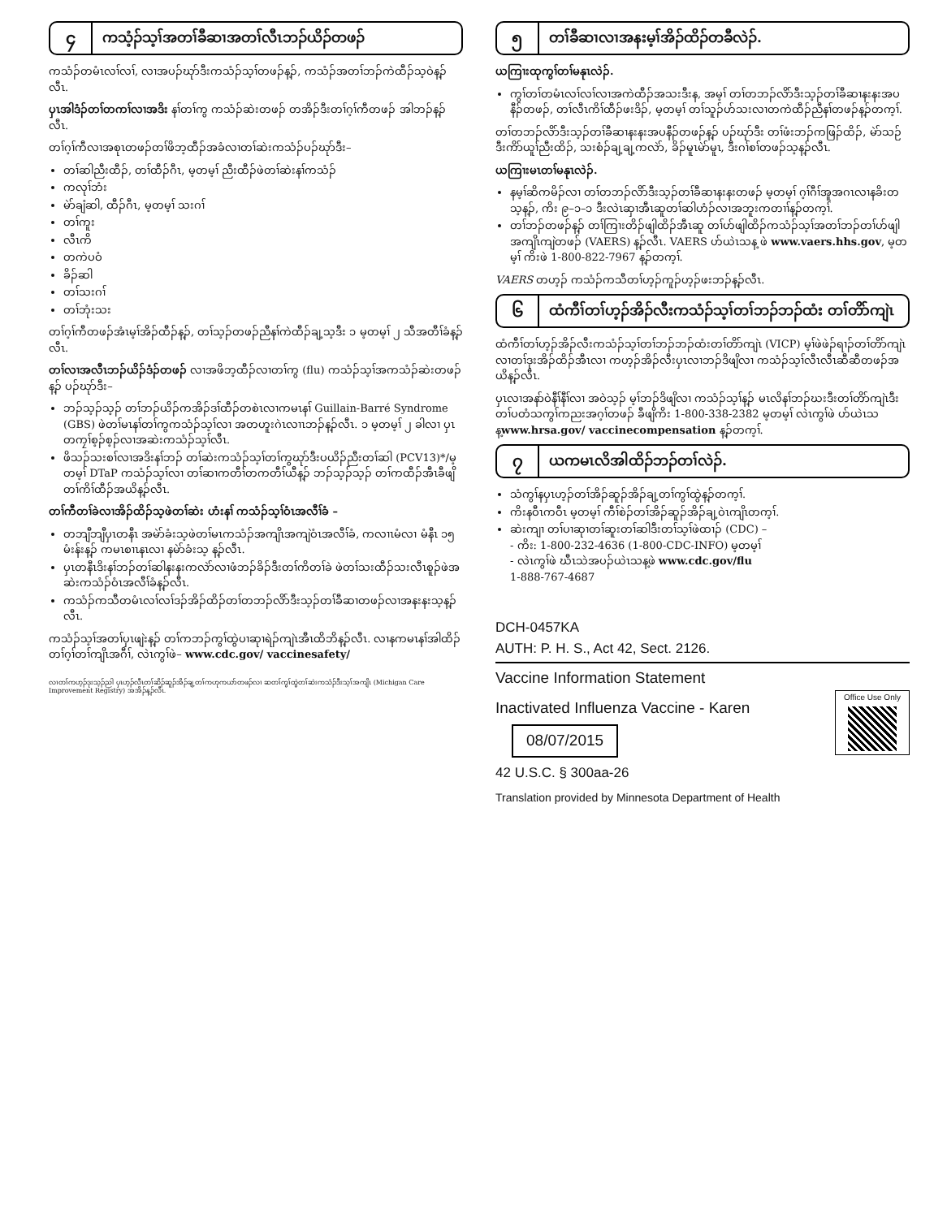၄
ကသံ့ၣ်သ့ၢ်အတၢ်ခီဆၢအတၢ်လီၤဘၣ်ယိၣ်တဖၣ်
ကသံၣ်တမံၤလၢ်လၢ်, လၢအပၣ်ဃုာ်ဒီးကသံၣ်သ့ၢ်တဖၣ်န့ၣ်, ကသံၣ်အတၢ်ဘၣ်ကဲထီၣ်သ့ဝဲန့ၣ်လီၤ.
ပှၤအါဒံၣ်တၢ်တကၢ်လၢအဒိး နၢ်တၢ်ကွ ကသံၣ်ဆဲးတဖၣ် တအိၣ်ဒီးတၢ်ဂ့ၢ်ကီတဖၣ် အါဘၣ်န့ၣ်လီၤ.
တၢ်ဂ့ၢ်ကီလၢအစုၤတဖၣ်တၢ်ဖိဘ့ထီၣ်အခံလၢတၢ်ဆဲးကသံၣ်ပၣ်ဃုာ်ဒီး–
တၢ်ဆါညီးထီၣ်, တၢ်ထီၣ်ဂီၤ, မ့တမ့ၢ် ညီးထီၣ်ဖဲတၢ်ဆဲးနၢ်ကသံၣ်
ကလုၢ်ဘံး
မဲာ်ချံဆါ, ထီၣ်ဂီၤ, မ့တမ့ၢ် သးဂၢ်
တၢ်ကူး
လီၤကိ
တကဲပဝံ
ခိၣ်ဆါ
တၢ်သးဂၢ်
တၢ်ဘုံးသး
တၢ်ဂ့ၢ်ကီတဖၣ်အံၤမ့ၢ်အိၣ်ထီၣ်န့ၣ်, တၢ်သ့ၣ်တဖၣ်ညီနၢ်ကဲထီၣ်ချ့သ့ဒီး ၁ မ့တမ့ၢ် ၂ သီအတီၢ်ခံန့ၣ်လီၤ.
တၢ်လၢအလီၤဘၣ်ယိၣ်ဒံၣ်တဖၣ် လၢအဖိဘ့ထီၣ်လၢတၢ်ကွ (flu) ကသံၣ်သ့ၢ်အကသံၣ်ဆဲးတဖၣ်န့ၣ် ပၣ်ဃုာ်ဒီး–
ဘၣ်သ့ၣ်သ့ၣ် တၢ်ဘၣ်ယိၣ်ကအိၣ်ဒၢ်ထီၣ်တစဲၤလၢကမၤနၢ် Guillain-Barré Syndrome (GBS) ဖဲတၢ်မၤနၢ်တၢ်ကွကသံၣ်သ့ၢ်လၢ အတဟူးဂဲၤလၢၤဘၣ်န့ၣ်လီၤ. ၁ မ့တမ့ၢ် ၂ ခါလၢ ပှၤတကၠၢ်စ့ၣ်စ့ၣ်လၢအဆဲးကသံၣ်သ့ၢ်လီၤ.
ဖိသၣ်သးစၢ်လၢအဒိးနၢ်ဘၣ် တၢ်ဆဲးကသံၣ်သ့ၢ်တၢ်ကွဃုာ်ဒီးပယိၣ်ညီးတၢ်ဆါ (PCV13)*/မ့တမ့ၢ် DTaP ကသံၣ်သ့ၢ်လၢ တၢ်ဆၢကတီၢ်တကတီၢ်ယီန့ၣ် ဘၣ်သ့ၣ်သ့ၣ် တၢ်ကထီၣ်အီၤခီဖျိတၢ်ကိၢ်ထီၣ်အယိန့ၣ်လီၤ.
တၢ်ကီတၢ်ခဲလၢအိၣ်ထိၣ်သ့ဖဲတၢ်ဆဲး ဟံးနၢ် ကသံၣ်သ့ၢ်ဝံၤအလီၢ်ခံ –
တဘျီဘျီပှၤတနီၤ အမဲာ်ခံးသ့ဖဲတၢ်မၤကသံၣ်အကျိၤအကျဲဝံၤအလီၢ်ခံ, ကလၢၤမံလၢ မံနီၤ ၁၅ မံးန်းန့ၣ် ကမၤစၢၤနၤလၢ နမဲာ်ခံးသ့ န့ၣ်လီၤ.
ပှၤတနီၤဒိးနၢ်ဘၣ်တၢ်ဆါနးနးကလဲာ်လၢဖံဘၣ်ခိၣ်ဒီးတၢ်ကိတၢ်ခဲ ဖဲတၢ်သးထီၣ်သးလီၤစူၣ်ဖဲအဆဲးကသံၣ်ဝံၤအလီၢ်ခံန့ၣ်လီၤ.
ကသံၣ်ကသီတမံၤလၢ်လၢ်ဒၣ်အိၣ်ထိၣ်တၢ်တဘၣ်လိာ်ဒီးသ့ၣ်တၢ်ခီဆၢတဖၣ်လၢအနးနးသ့န့ၣ်လီၤ.
ကသံၣ်သ့ၢ်အတၢ်ပှၤဖျဲးန့ၣ် တၢ်ကဘၣ်ကွၢ်ထွဲပၢဆုၢရဲၣ်ကျဲၤအီၤထိဘိန့ၣ်လီၤ. လၢနကမၤနၢ်အါထိၣ်တၢ်ဂ့ၢ်တၢ်ကျိၤအဂီၢ်, လဲၤကွၢ်ဖဲ– www.cdc.gov/ vaccinesafety/
လၢတၢ်ကဟ့ၣ်ဒုးသ့ၣ်ညါ ပှၤဟ့ၣ်လီၤတၢ်ဆိၣ်ဆူၣ်အိၣ်ချ့တၢ်ကဟုကယာ်တဖၣ်လၢ ဆတၢ်ကွၢ်ထွဲတၢ်ဆဲးကသံၣ်ဒီးသ့ၢ်အကျိၤ (Michigan Care Improvement Registry) အအိၣ်န့ၣ်လီၤ.
၅
တၢ်ခီဆၢလၢအနးမ့ၢ်အိၣ်ထိၣ်တခီလဲၣ်.
ယကြၢးထုကွၢ်တၢ်မနုၤလဲၣ်.
ကွၢ်တၢ်တမံၤလၢ်လၢ်လၢအကဲထီၣ်အသးဒီးန, အမ့ၢ် တၢ်တဘၣ်လိာ်ဒီးသ့ၣ်တၢ်ခီဆၢနးနးအပနီၣ်တဖၣ်, တၢ်လီၤကိၢ်ထီၣ်ဖးဒိၣ်, မ့တမ့ၢ် တၢ်သူၣ်ဟ်သးလၢတကဲထီၣ်ညီနၢ်တဖၣ်န့ၣ်တက့ၢ်.
တၢ်တဘၣ်လိာ်ဒီးသ့ၣ်တၢ်ခီဆၢနးနးအပနီၣ်တဖၣ်န့ၣ် ပၣ်ဃုာ်ဒီး တၢ်ဖံးဘၣ်ကဖြၣ်ထိၣ်, မဲာ်သဉ်ဒီးကိာ်ယူၢ်ညီးထိၣ်, သးစံၣ်ချ့ချ့ကလဲာ်, ခိၣ်မူၤမဲာ်မူၤ, ဒီးဂၢ်စၢ်တဖၣ်သ့န့ၣ်လီၤ.
ယကြၢးမၤတၢ်မနုၤလဲၣ်.
နမ့ၢ်ဆိကမိၣ်လၢ တၢ်တဘၣ်လိာ်ဒီးသ့ၣ်တၢ်ခီဆၢနးနးတဖၣ် မ့တမ့ၢ် ဂ့ၢ်ဂီၢ်အူအဂၤလၢနခိးတသ့န့ၣ်, ကိး ၉–၁–၁ ဒီးလဲၤဆှၢအီၤဆူတၢ်ဆါဟံၣ်လၢအဘူးကတၢၢ်န့ၣ်တက့ၢ်.
တၢ်ဘၣ်တဖၣ်န့ၣ် တၢ်ကြၢးတိၣ်ဖျါထိၣ်အီၤဆူ တၢ်ဟ်ဖျါထိၣ်ကသံၣ်သ့ၢ်အတၢ်ဘၣ်တၢ်ဟ်ဖျါအကျိၤကျဲတဖၣ် (VAERS) န့ၣ်လီၤ. VAERS ဟ်ယဲၤသန့ ဖဲ www.vaers.hhs.gov, မ့တမ့ၢ် ကိးဖဲ 1-800-822-7967 န့ၣ်တက့ၢ်.
VAERS တဟ့ၣ် ကသံၣ်ကသီတၢ်ဟ့ၣ်ကူၣ်ဟ့ၣ်ဖးဘၣ်န့ၣ်လီၤ.
၆
ထံကီၢ်တၢ်ဟ့ၣ်အိၣ်လီးကသံၣ်သ့ၢ်တၢ်ဘၣ်ဘၣ်ထံး တၢ်တိာ်ကျဲၤ
ထံကီၢ်တၢ်ဟ့ၣ်အိၣ်လီးကသံၣ်သ့ၢ်တၢ်ဘၣ်ဘၣ်ထံးတၢ်တိာ်ကျဲၤ (VICP) မ့ၢ်ဖဲဖဲၣ်ရၢၣ်တၢ်တိာ်ကျဲၤလၢတၢ်ဒုးအိၣ်ထိၣ်အီၤလၢ ကဟ့ၣ်အိၣ်လီးပှၤလၢဘၣ်ဒိဖျိလၢ ကသံၣ်သ့ၢ်လီၤလီၤဆီဆီတဖၣ်အယိန့ၣ်လီၤ.
ပှၤလၢအနာ်ဝဲနီၢ်နီၢ်လၢ အဝဲသ့ၣ် မ့ၢ်ဘၣ်ဒိဖျိလၢ ကသံၣ်သ့ၢ်န့ၣ် မၤလိနၢ်ဘၣ်ဃးဒီးတၢ်တိာ်ကျဲၤဒီးတၢ်ပတံသကွၢ်ကညးအဂ့ၢ်တဖၣ် ခီဖျိကိး 1-800-338-2382 မ့တမ့ၢ် လဲၤကွၢ်ဖဲ ဟ်ယဲၤသန့www.hrsa.gov/ vaccinecompensation န့ၣ်တက့ၢ်.
၇
ယကမၤလိအါထိၣ်ဘၣ်တၢ်လဲၣ်.
သံကွၢ်နပှၤဟ့ၣ်တၢ်အိၣ်ဆူၣ်အိၣ်ချ့တၢ်ကွၢ်ထွဲန့ၣ်တက့ၢ်.
ကိးနဝီၤကဝီၤ မ့တမ့ၢ် ကီၢ်စဲၣ်တၢ်အိၣ်ဆူၣ်အိၣ်ချ့ဝဲၤကျိၤတက့ၢ်.
ဆဲးကျၢ တၢ်ပၢဆုၢတၢ်ဆူးတၢ်ဆါဒီးတၢ်သ့ၢ်ဖဲထၢၣ် (CDC) –
- ကိး: 1-800-232-4636 (1-800-CDC-INFO) မ့တမ့ၢ်
- လဲၤကွၢ်ဖဲ ဃီၤသဲအပၣ်ယဲၤသန့ဖဲ www.cdc.gov/flu
1-888-767-4687
DCH-0457KA
AUTH: P. H. S., Act 42, Sect. 2126.
Vaccine Information Statement
Office Use Only
Inactivated Influenza Vaccine - Karen
08/07/2015
42 U.S.C. § 300aa-26
Translation provided by Minnesota Department of Health